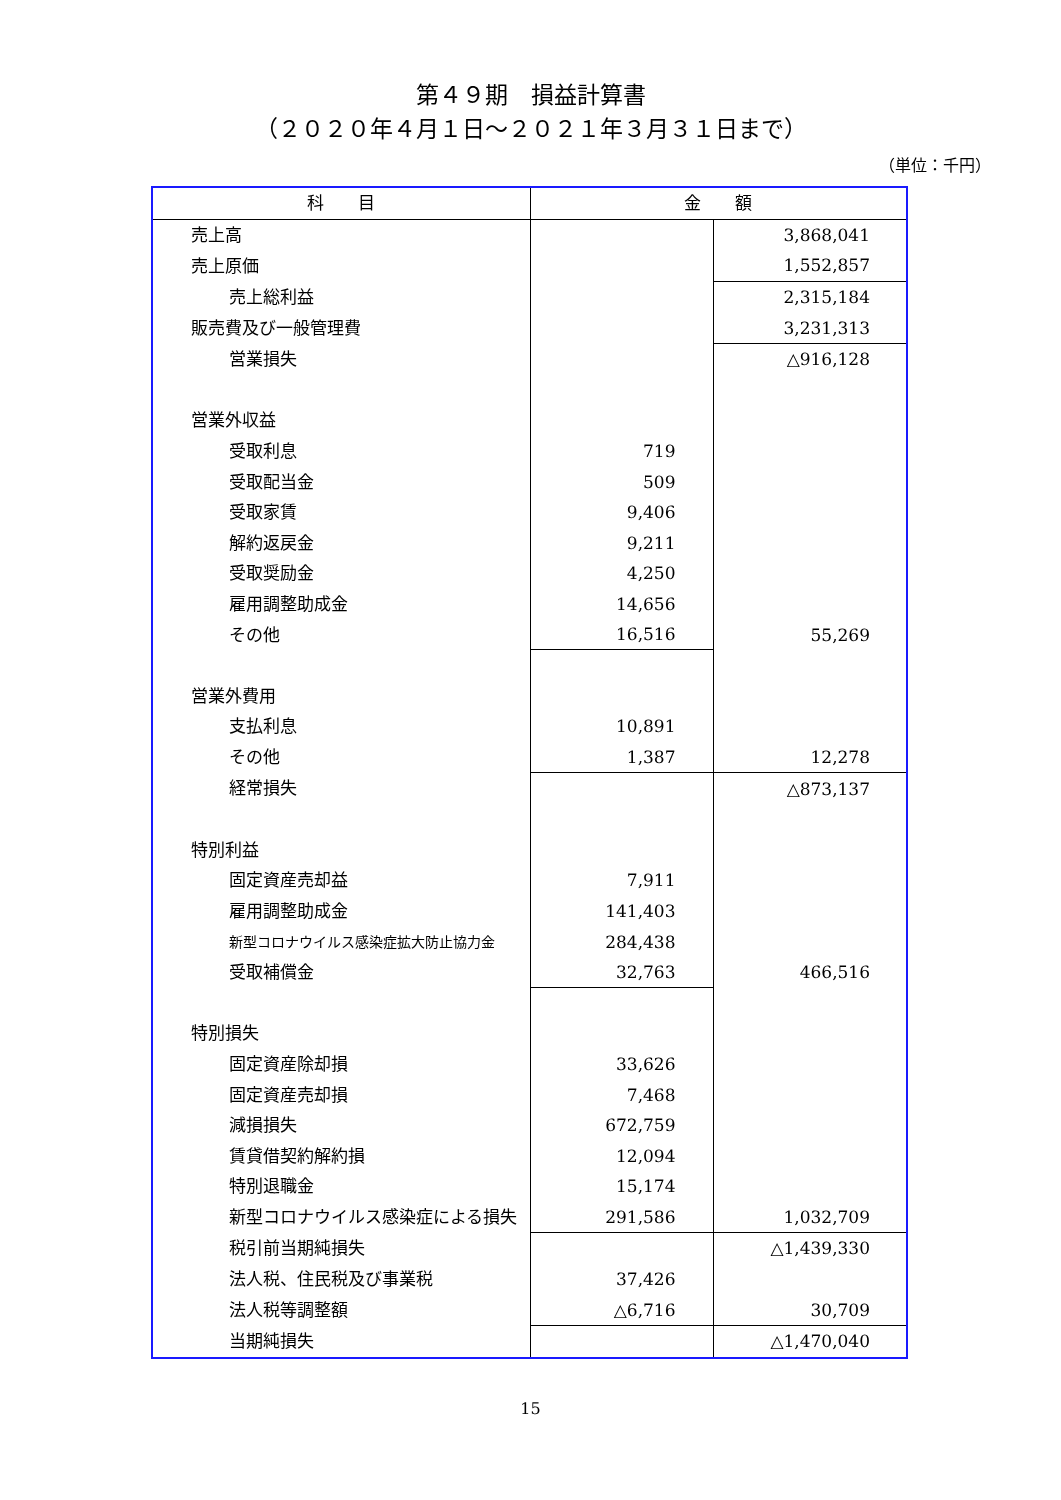第４９期　損益計算書
（２０２０年４月１日～２０２１年３月３１日まで）
（単位：千円）
| 科 目 | 金 額 | |
| --- | --- | --- |
| 売上高 | | 3,868,041 |
| 売上原価 | | 1,552,857 |
| 売上総利益 | | 2,315,184 |
| 販売費及び一般管理費 | | 3,231,313 |
| 営業損失 | | △916,128 |
| 営業外収益 | | |
| 受取利息 | 719 | |
| 受取配当金 | 509 | |
| 受取家賃 | 9,406 | |
| 解約返戻金 | 9,211 | |
| 受取奨励金 | 4,250 | |
| 雇用調整助成金 | 14,656 | |
| その他 | 16,516 | 55,269 |
| 営業外費用 | | |
| 支払利息 | 10,891 | |
| その他 | 1,387 | 12,278 |
| 経常損失 | | △873,137 |
| 特別利益 | | |
| 固定資産売却益 | 7,911 | |
| 雇用調整助成金 | 141,403 | |
| 新型コロナウイルス感染症拡大防止協力金 | 284,438 | |
| 受取補償金 | 32,763 | 466,516 |
| 特別損失 | | |
| 固定資産除却損 | 33,626 | |
| 固定資産売却損 | 7,468 | |
| 減損損失 | 672,759 | |
| 賃貸借契約解約損 | 12,094 | |
| 特別退職金 | 15,174 | |
| 新型コロナウイルス感染症による損失 | 291,586 | 1,032,709 |
| 税引前当期純損失 | | △1,439,330 |
| 法人税、住民税及び事業税 | 37,426 | |
| 法人税等調整額 | △6,716 | 30,709 |
| 当期純損失 | | △1,470,040 |
15